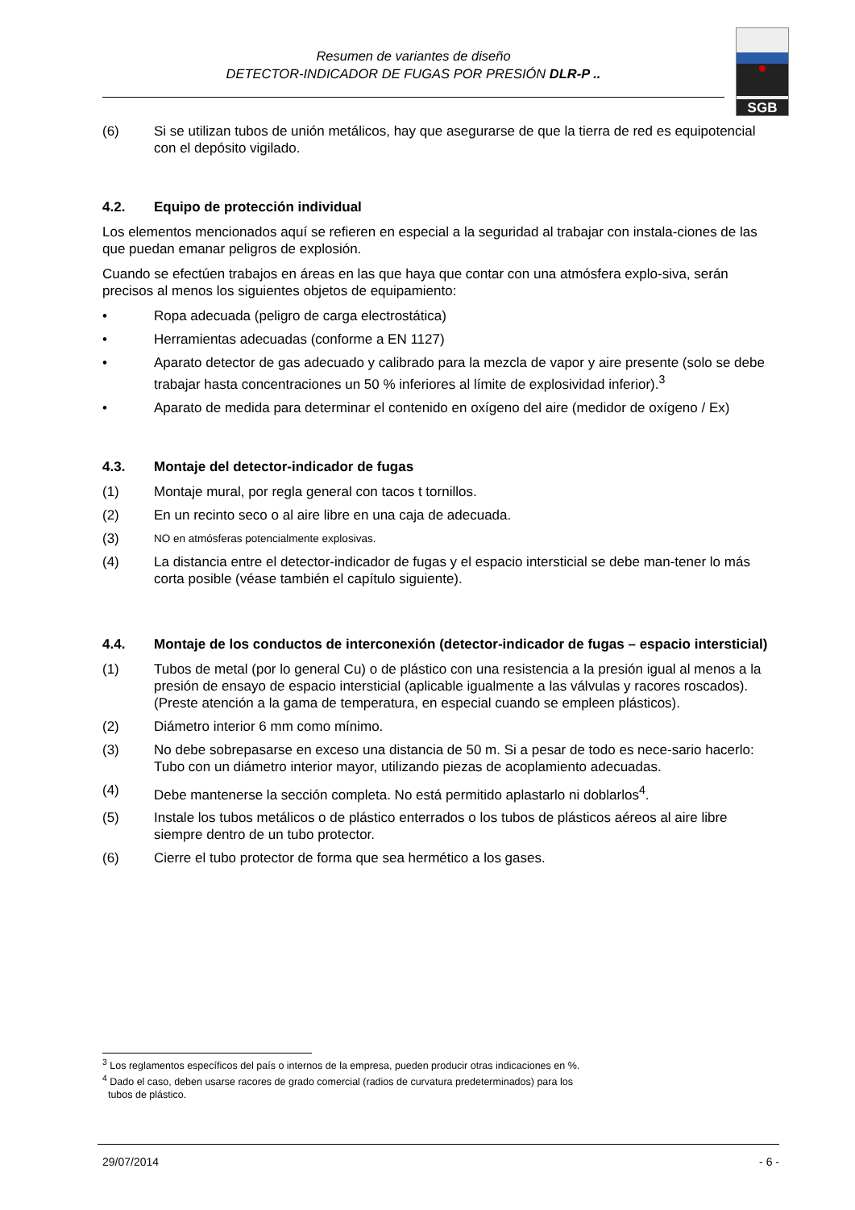Resumen de variantes de diseño
DETECTOR-INDICADOR DE FUGAS POR PRESIÓN DLR-P ..
SGB
(6) Si se utilizan tubos de unión metálicos, hay que asegurarse de que la tierra de red es equipotencial con el depósito vigilado.
4.2. Equipo de protección individual
Los elementos mencionados aquí se refieren en especial a la seguridad al trabajar con instala-ciones de las que puedan emanar peligros de explosión.
Cuando se efectúen trabajos en áreas en las que haya que contar con una atmósfera explo-siva, serán precisos al menos los siguientes objetos de equipamiento:
• Ropa adecuada (peligro de carga electrostática)
• Herramientas adecuadas (conforme a EN 1127)
• Aparato detector de gas adecuado y calibrado para la mezcla de vapor y aire presente (solo se debe trabajar hasta concentraciones un 50 % inferiores al límite de explosividad inferior).<sup>3</sup>
• Aparato de medida para determinar el contenido en oxígeno del aire (medidor de oxígeno / Ex)
4.3. Montaje del detector-indicador de fugas
(1) Montaje mural, por regla general con tacos t tornillos.
(2) En un recinto seco o al aire libre en una caja de adecuada.
(3) NO en atmósferas potencialmente explosivas.
(4) La distancia entre el detector-indicador de fugas y el espacio intersticial se debe man-tener lo más corta posible (véase también el capítulo siguiente).
4.4. Montaje de los conductos de interconexión (detector-indicador de fugas – espacio intersticial)
(1) Tubos de metal (por lo general Cu) o de plástico con una resistencia a la presión igual al menos a la presión de ensayo de espacio intersticial (aplicable igualmente a las válvulas y racores roscados). (Preste atención a la gama de temperatura, en especial cuando se empleen plásticos).
(2) Diámetro interior 6 mm como mínimo.
(3) No debe sobrepasarse en exceso una distancia de 50 m. Si a pesar de todo es nece-sario hacerlo: Tubo con un diámetro interior mayor, utilizando piezas de acoplamiento adecuadas.
(4) Debe mantenerse la sección completa. No está permitido aplastarlo ni doblarlos<sup>4</sup>.
(5) Instale los tubos metálicos o de plástico enterrados o los tubos de plásticos aéreos al aire libre siempre dentro de un tubo protector.
(6) Cierre el tubo protector de forma que sea hermético a los gases.
<sup>3</sup> Los reglamentos específicos del país o internos de la empresa, pueden producir otras indicaciones en %.
<sup>4</sup> Dado el caso, deben usarse racores de grado comercial (radios de curvatura predeterminados) para los
tubos de plástico.
29/07/2014 - 6 -